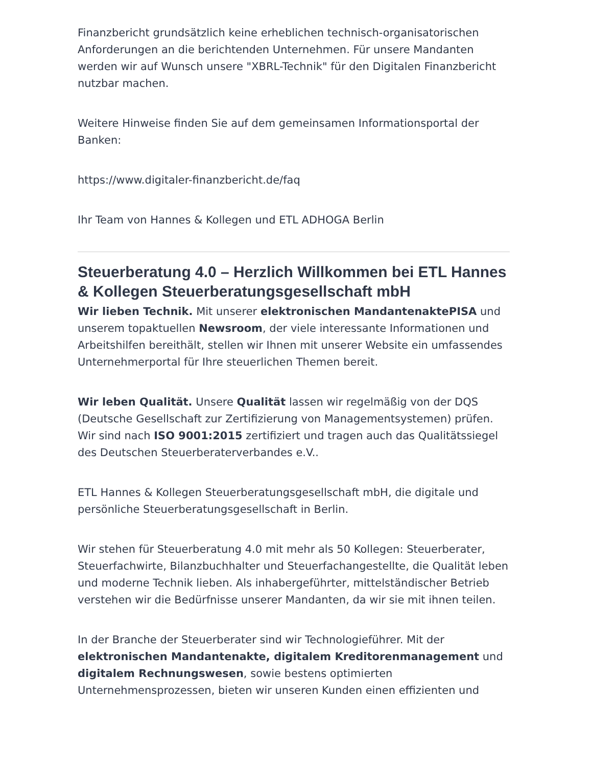Finanzbericht grundsätzlich keine erheblichen technisch-organisatorischen Anforderungen an die berichtenden Unternehmen. Für unsere Mandanten werden wir auf Wunsch unsere "XBRL-Technik" für den Digitalen Finanzbericht nutzbar machen.
Weitere Hinweise finden Sie auf dem gemeinsamen Informationsportal der Banken:
https://www.digitaler-finanzbericht.de/faq
Ihr Team von Hannes & Kollegen und ETL ADHOGA Berlin
Steuerberatung 4.0 – Herzlich Willkommen bei ETL Hannes & Kollegen Steuerberatungsgesellschaft mbH
Wir lieben Technik. Mit unserer elektronischen MandantenaktePISA und unserem topaktuellen Newsroom, der viele interessante Informationen und Arbeitshilfen bereithält, stellen wir Ihnen mit unserer Website ein umfassendes Unternehmerportal für Ihre steuerlichen Themen bereit.
Wir leben Qualität. Unsere Qualität lassen wir regelmäßig von der DQS (Deutsche Gesellschaft zur Zertifizierung von Managementsystemen) prüfen. Wir sind nach ISO 9001:2015 zertifiziert und tragen auch das Qualitätssiegel des Deutschen Steuerberaterverbandes e.V..
ETL Hannes & Kollegen Steuerberatungsgesellschaft mbH, die digitale und persönliche Steuerberatungsgesellschaft in Berlin.
Wir stehen für Steuerberatung 4.0 mit mehr als 50 Kollegen: Steuerberater, Steuerfachwirte, Bilanzbuchhalter und Steuerfachangestellte, die Qualität leben und moderne Technik lieben. Als inhabergeführter, mittelständischer Betrieb verstehen wir die Bedürfnisse unserer Mandanten, da wir sie mit ihnen teilen.
In der Branche der Steuerberater sind wir Technologieführer. Mit der elektronischen Mandantenakte, digitalem Kreditorenmanagement und digitalem Rechnungswesen, sowie bestens optimierten Unternehmensprozessen, bieten wir unseren Kunden einen effizienten und